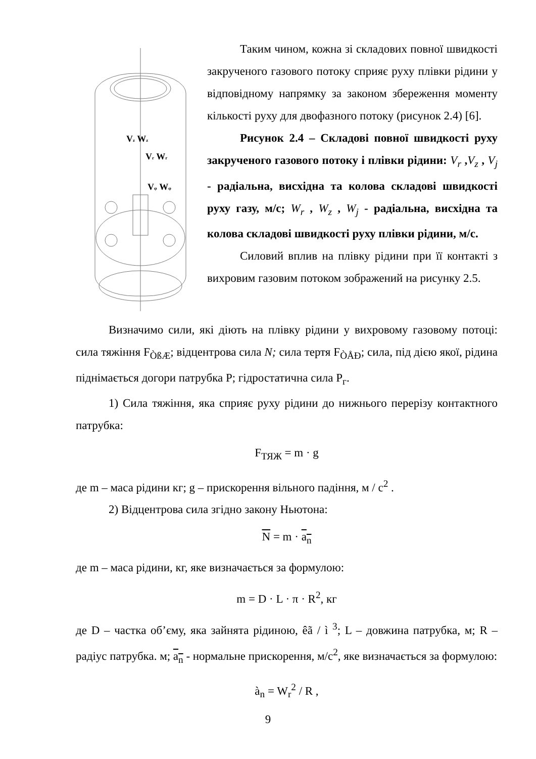Vz Wz
Vr Wr
Vφ Wφ
Таким чином, кожна зі складових повної швидкості закрученого газового потоку сприяє руху плівки рідини у відповідному напрямку за законом збереження моменту кількості руху для двофазного потоку (рисунок 2.4) [6].
Рисунок 2.4 – Складові повної швидкості руху закрученого газового потоку і плівки рідини: V<sub>r</sub> ,V<sub>z</sub> , V<sub>j</sub> - радіальна, висхідна та колова складові швидкості руху газу, м/с; W<sub>r</sub> , W<sub>z</sub> , W<sub>j</sub> - радіальна, висхідна та колова складові швидкості руху плівки рідини, м/с.
Силовий вплив на плівку рідини при її контакті з вихровим газовим потоком зображений на рисунку 2.5.
Визначимо сили, які діють на плівку рідини у вихровому газовому потоці: сила тяжіння F<sub>ÒßÆ</sub>; відцентрова сила N; сила тертя F<sub>ÒÅÐ</sub>; сила, під дією якої, рідина піднімається догори патрубка P; гідростатична сила P<sub>г</sub>.
1) Сила тяжіння, яка сприяє руху рідини до нижнього перерізу контактного патрубка:
F<sub>ТЯЖ</sub> = m · g
де m – маса рідини кг; g – прискорення вільного падіння, м / с<sup>2</sup> .
2) Відцентрова сила згідно закону Ньютона:
N = m · a<sub>n</sub>
де m – маса рідини, кг, яке визначається за формулою:
m = D · L · π · R<sup>2</sup>, кг
де D – частка об’єму, яка зайнята рідиною, êã / ì <sup>3</sup>; L – довжина патрубка, м; R – радіус патрубка. м; a<sub>n</sub> - нормальне прискорення, м/с<sup>2</sup>, яке визначається за формулою:
à<sub>n</sub> = W<sub>r</sub><sup>2</sup> / R ,
9